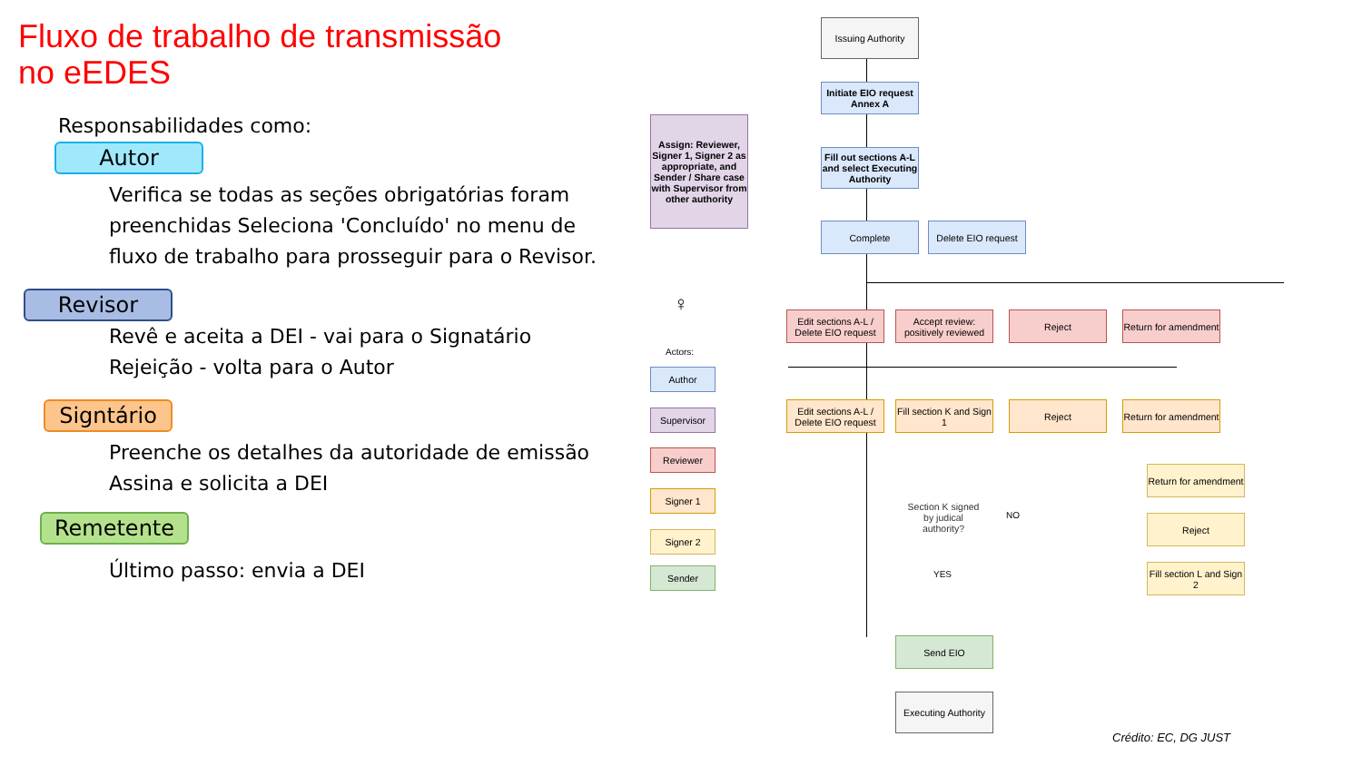Fluxo de trabalho de transmissão
no eEDES
Responsabilidades como:
Autor
Verifica se todas as seções obrigatórias foram preenchidas Seleciona 'Concluído' no menu de fluxo de trabalho para prosseguir para o Revisor.
Revisor
Revê e aceita a DEI - vai para o Signatário
Rejeição - volta para o Autor
Signtário
Preenche os detalhes da autoridade de emissão
Assina e solicita a DEI
Remetente
Último passo: envia a DEI
Issuing Authority
Initiate EIO request Annex A
Assign: Reviewer, Signer 1, Signer 2 as appropriate, and Sender / Share case with Supervisor from other authority
Fill out sections A-L and select Executing Authority
Complete
Delete EIO request
Edit sections A-L / Delete EIO request
Accept review: positively reviewed
Reject
Return for amendment
Edit sections A-L / Delete EIO request
Fill section K and Sign 1
Reject
Return for amendment
Section K signed by judical authority?
NO
YES
Return for amendment
Reject
Fill section L and Sign 2
Send EIO
Executing Authority
♀
Actors:
Author
Supervisor
Reviewer
Signer 1
Signer 2
Sender
Crédito: EC, DG JUST